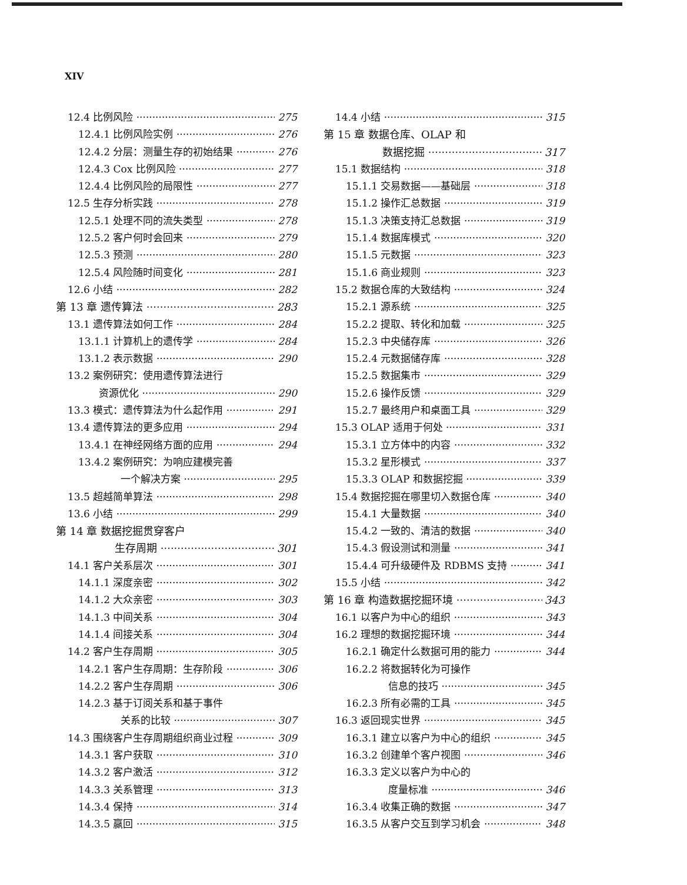XIV
12.4 比例风险 275
12.4.1 比例风险实例 276
12.4.2 分层：测量生存的初始结果 276
12.4.3 Cox 比例风险 277
12.4.4 比例风险的局限性 277
12.5 生存分析实践 278
12.5.1 处理不同的流失类型 278
12.5.2 客户何时会回来 279
12.5.3 预测 280
12.5.4 风险随时间变化 281
12.6 小结 282
第 13 章 遗传算法 283
13.1 遗传算法如何工作 284
13.1.1 计算机上的遗传学 284
13.1.2 表示数据 290
13.2 案例研究：使用遗传算法进行
资源优化 290
13.3 模式：遗传算法为什么起作用 291
13.4 遗传算法的更多应用 294
13.4.1 在神经网络方面的应用 294
13.4.2 案例研究：为响应建模完善
一个解决方案 295
13.5 超越简单算法 298
13.6 小结 299
第 14 章 数据挖掘贯穿客户
生存周期 301
14.1 客户关系层次 301
14.1.1 深度亲密 302
14.1.2 大众亲密 303
14.1.3 中间关系 304
14.1.4 间接关系 304
14.2 客户生存周期 305
14.2.1 客户生存周期：生存阶段 306
14.2.2 客户生存周期 306
14.2.3 基于订阅关系和基于事件
关系的比较 307
14.3 围绕客户生存周期组织商业过程 309
14.3.1 客户获取 310
14.3.2 客户激活 312
14.3.3 关系管理 313
14.3.4 保持 314
14.3.5 赢回 315
14.4 小结 315
第 15 章 数据仓库、OLAP 和
数据挖掘 317
15.1 数据结构 318
15.1.1 交易数据——基础层 318
15.1.2 操作汇总数据 319
15.1.3 决策支持汇总数据 319
15.1.4 数据库模式 320
15.1.5 元数据 323
15.1.6 商业规则 323
15.2 数据仓库的大致结构 324
15.2.1 源系统 325
15.2.2 提取、转化和加载 325
15.2.3 中央储存库 326
15.2.4 元数据储存库 328
15.2.5 数据集市 329
15.2.6 操作反馈 329
15.2.7 最终用户和桌面工具 329
15.3 OLAP 适用于何处 331
15.3.1 立方体中的内容 332
15.3.2 星形模式 337
15.3.3 OLAP 和数据挖掘 339
15.4 数据挖掘在哪里切入数据仓库 340
15.4.1 大量数据 340
15.4.2 一致的、清洁的数据 340
15.4.3 假设测试和测量 341
15.4.4 可升级硬件及 RDBMS 支持 341
15.5 小结 342
第 16 章 构造数据挖掘环境 343
16.1 以客户为中心的组织 343
16.2 理想的数据挖掘环境 344
16.2.1 确定什么数据可用的能力 344
16.2.2 将数据转化为可操作
信息的技巧 345
16.2.3 所有必需的工具 345
16.3 返回现实世界 345
16.3.1 建立以客户为中心的组织 345
16.3.2 创建单个客户视图 346
16.3.3 定义以客户为中心的
度量标准 346
16.3.4 收集正确的数据 347
16.3.5 从客户交互到学习机会 348